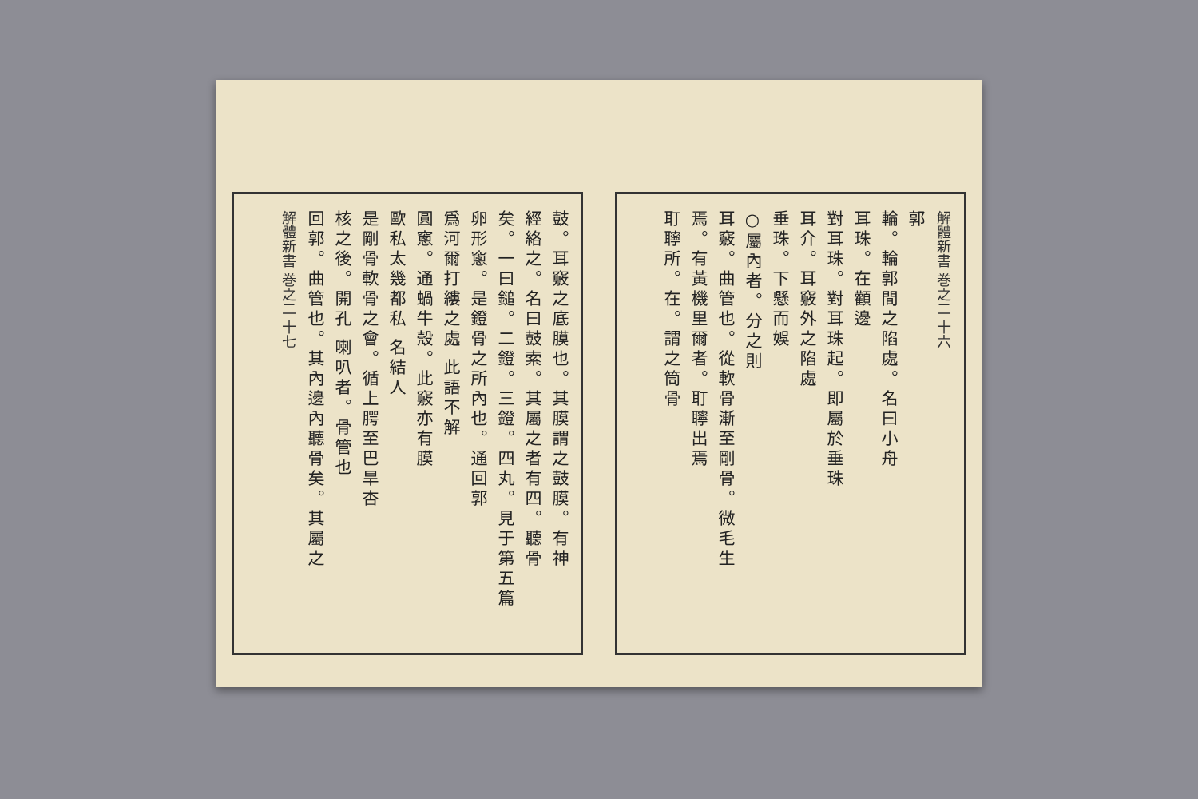解體新書 巻之二 十六
郭
輪。輪郭間之陷處。名曰小舟
耳珠。在顴邊
對耳珠。對耳珠起。即屬於垂珠
耳介。耳竅外之陷處
垂珠。下懸而娛
○屬內者。分之則
耳竅。曲管也。從軟骨漸至剛骨。微毛生
焉。有黃機里爾者。耵聹出焉
耵聹所。在。謂之筒骨
鼓。耳竅之底膜也。其膜謂之鼓膜。有神
經絡之。名曰鼓索。其屬之者有四。聽骨
矣。一曰鎚。二鐙。三鐙。四丸。見于第五篇
卵形窻。是鐙骨之所內也。通回郭
爲河爾打縷之處 此語不解
圓窻。通蝸牛殼。此竅亦有膜
歐私太幾都私 名結人
是剛骨軟骨之會。循上腭至巴旱杏
核之後。開孔 喇叭者。骨管也
回郭。曲管也。其內邊內聽骨矣。其屬之
解體新書 巻之二 十七